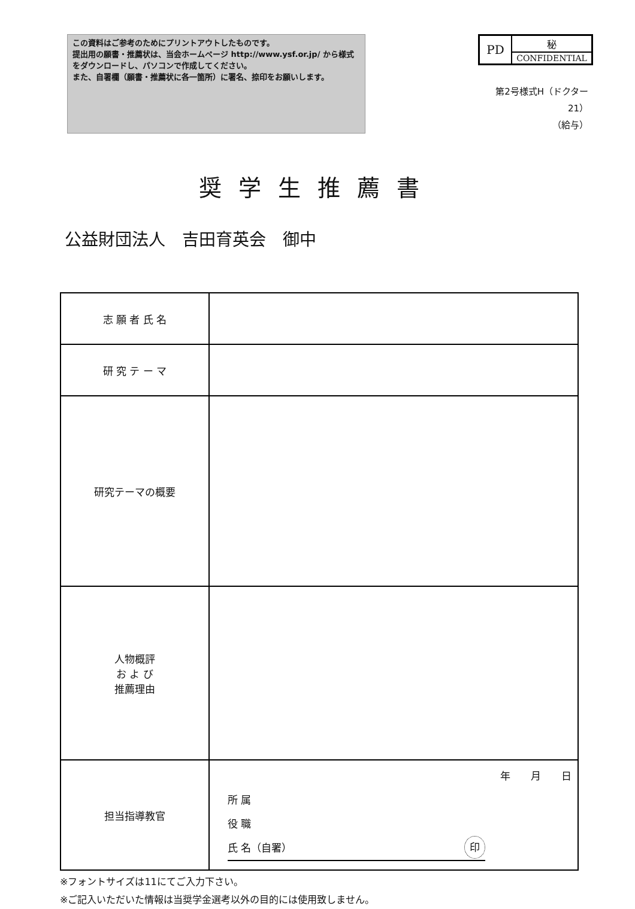この資料はご参考のためにプリントアウトしたものです。
提出用の願書・推薦状は、当会ホームページ http://www.ysf.or.jp/ から様式をダウンロードし、パソコンで作成してください。
また、自署欄（願書・推薦状に各一箇所）に署名、捺印をお願いします。
| PD | 秘 |
| | CONFIDENTIAL |
第2号様式H（ドクター21）
（給与）
奨学生推薦書
公益財団法人　吉田育英会　御中
| 志 願 者 氏 名 | |
| 研 究 テ ー マ | |
| 研究テーマの概要 | |
| 人物概評 お よ び 推薦理由 | |
| 担当指導教官 | 年 月 日 所 属 役 職 氏 名（自署） 印 |
※フォントサイズは11にてご入力下さい。
※ご記入いただいた情報は当奨学金選考以外の目的には使用致しません。